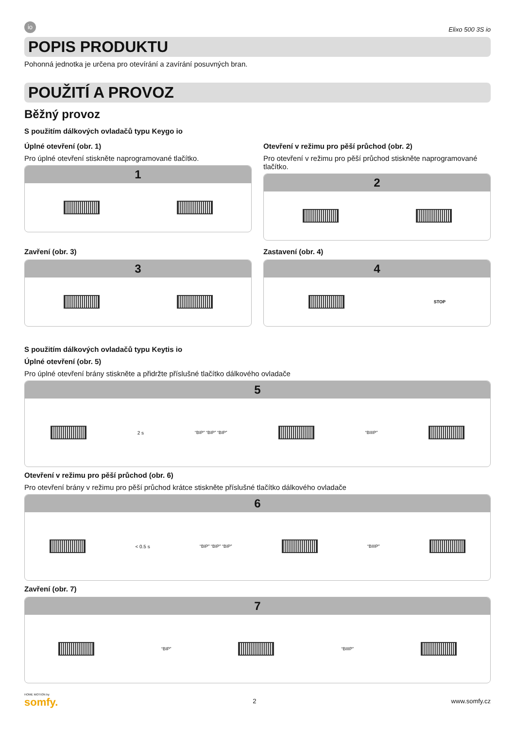io
Elixo 500 3S io
POPIS PRODUKTU
Pohonná jednotka je určena pro otevírání a zavírání posuvných bran.
POUŽITÍ A PROVOZ
Běžný provoz
S použitím dálkových ovladačů typu Keygo io
Úplné otevření (obr. 1)
Pro úplné otevření stiskněte naprogramované tlačítko.
1
Otevření v režimu pro pěší průchod (obr. 2)
Pro otevření v režimu pro pěší průchod stiskněte naprogramované tlačítko.
2
Zavření (obr. 3)
3
Zastavení (obr. 4)
4
STOP
S použitím dálkových ovladačů typu Keytis io
Úplné otevření (obr. 5)
Pro úplné otevření brány stiskněte a přidržte příslušné tlačítko dálkového ovladače
5
2 s “BIP” “BIP” “BIP” “BIIIP”
Otevření v režimu pro pěší průchod (obr. 6)
Pro otevření brány v režimu pro pěší průchod krátce stiskněte příslušné tlačítko dálkového ovladače
6
< 0.5 s “BIP” “BIP” “BIP” “BIIIP”
Zavření (obr. 7)
7
“BIP” “BIIIP”
HOME MOTION by
somfy.
2 www.somfy.cz